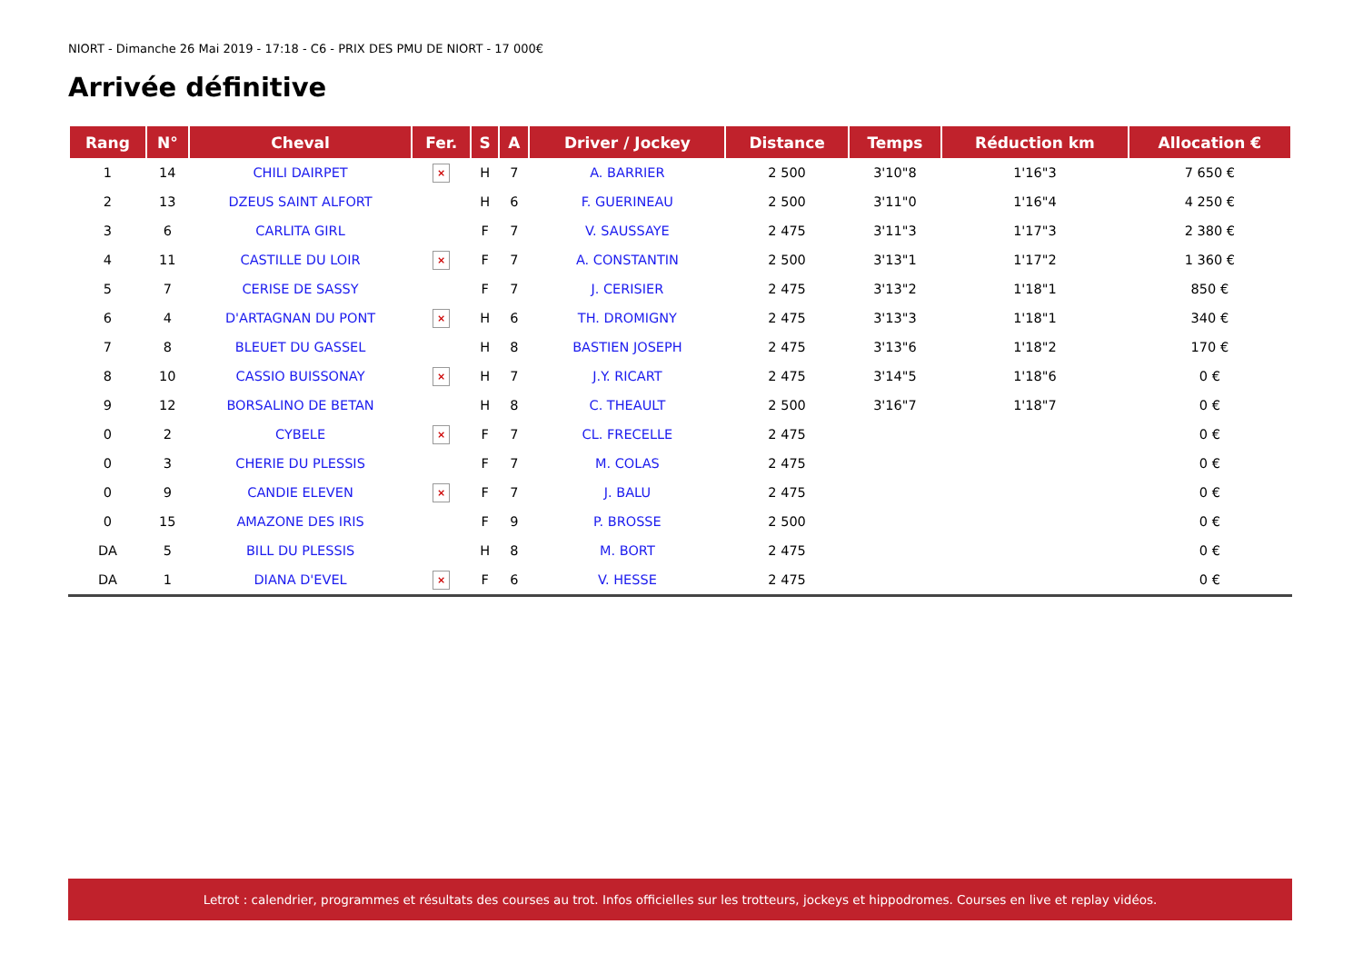NIORT - Dimanche 26 Mai 2019 - 17:18 - C6 - PRIX DES PMU DE NIORT - 17 000€
Arrivée définitive
| Rang | N° | Cheval | Fer. | S | A | Driver / Jockey | Distance | Temps | Réduction km | Allocation € |
| --- | --- | --- | --- | --- | --- | --- | --- | --- | --- | --- |
| 1 | 14 | CHILI DAIRPET | × | H | 7 | A. BARRIER | 2 500 | 3'10"8 | 1'16"3 | 7 650 € |
| 2 | 13 | DZEUS SAINT ALFORT | | H | 6 | F. GUERINEAU | 2 500 | 3'11"0 | 1'16"4 | 4 250 € |
| 3 | 6 | CARLITA GIRL | | F | 7 | V. SAUSSAYE | 2 475 | 3'11"3 | 1'17"3 | 2 380 € |
| 4 | 11 | CASTILLE DU LOIR | × | F | 7 | A. CONSTANTIN | 2 500 | 3'13"1 | 1'17"2 | 1 360 € |
| 5 | 7 | CERISE DE SASSY | | F | 7 | J. CERISIER | 2 475 | 3'13"2 | 1'18"1 | 850 € |
| 6 | 4 | D'ARTAGNAN DU PONT | × | H | 6 | TH. DROMIGNY | 2 475 | 3'13"3 | 1'18"1 | 340 € |
| 7 | 8 | BLEUET DU GASSEL | | H | 8 | BASTIEN JOSEPH | 2 475 | 3'13"6 | 1'18"2 | 170 € |
| 8 | 10 | CASSIO BUISSONAY | × | H | 7 | J.Y. RICART | 2 475 | 3'14"5 | 1'18"6 | 0 € |
| 9 | 12 | BORSALINO DE BETAN | | H | 8 | C. THEAULT | 2 500 | 3'16"7 | 1'18"7 | 0 € |
| 0 | 2 | CYBELE | × | F | 7 | CL. FRECELLE | 2 475 | | | 0 € |
| 0 | 3 | CHERIE DU PLESSIS | | F | 7 | M. COLAS | 2 475 | | | 0 € |
| 0 | 9 | CANDIE ELEVEN | × | F | 7 | J. BALU | 2 475 | | | 0 € |
| 0 | 15 | AMAZONE DES IRIS | | F | 9 | P. BROSSE | 2 500 | | | 0 € |
| DA | 5 | BILL DU PLESSIS | | H | 8 | M. BORT | 2 475 | | | 0 € |
| DA | 1 | DIANA D'EVEL | × | F | 6 | V. HESSE | 2 475 | | | 0 € |
Letrot : calendrier, programmes et résultats des courses au trot. Infos officielles sur les trotteurs, jockeys et hippodromes. Courses en live et replay vidéos.